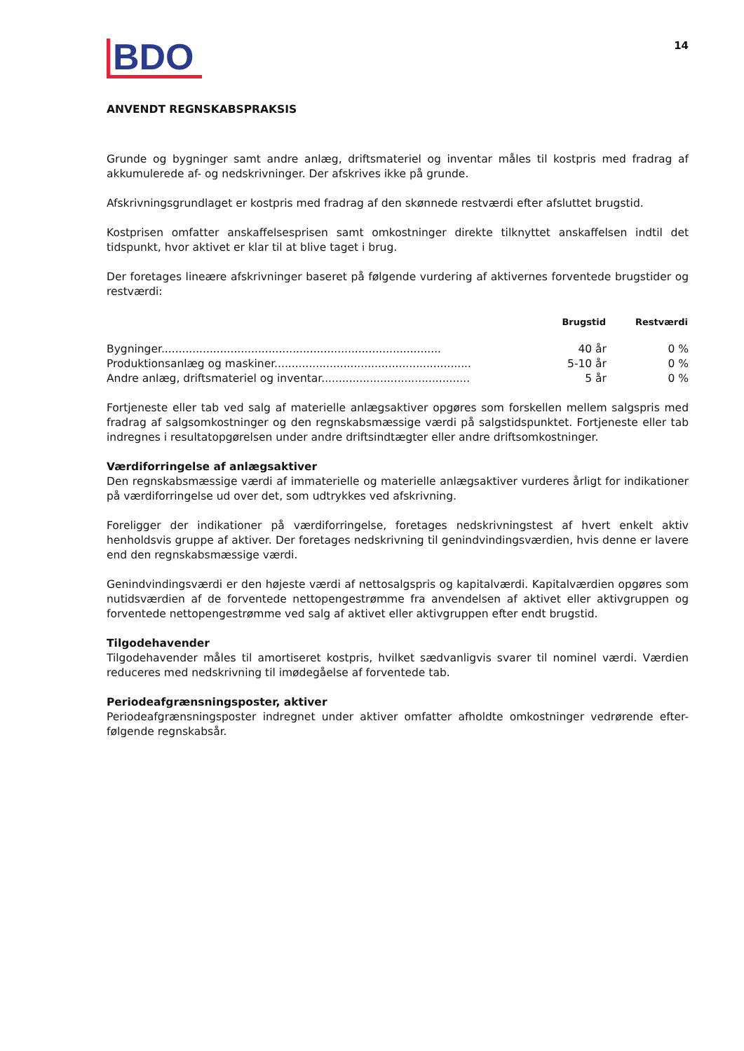BDO
14
ANVENDT REGNSKABSPRAKSIS
Grunde og bygninger samt andre anlæg, driftsmateriel og inventar måles til kostpris med fradrag af akkumulerede af- og nedskrivninger. Der afskrives ikke på grunde.
Afskrivningsgrundlaget er kostpris med fradrag af den skønnede restværdi efter afsluttet brugstid.
Kostprisen omfatter anskaffelsesprisen samt omkostninger direkte tilknyttet anskaffelsen indtil det tidspunkt, hvor aktivet er klar til at blive taget i brug.
Der foretages lineære afskrivninger baseret på følgende vurdering af aktivernes forventede brugstider og restværdi:
| | Brugstid | Restværdi |
| --- | --- | --- |
| Bygninger................................................................................. | 40 år | 0 % |
| Produktionsanlæg og maskiner......................................................... | 5-10 år | 0 % |
| Andre anlæg, driftsmateriel og inventar........................................... | 5 år | 0 % |
Fortjeneste eller tab ved salg af materielle anlægsaktiver opgøres som forskellen mellem salgspris med fradrag af salgsomkostninger og den regnskabsmæssige værdi på salgstidspunktet. Fortjeneste eller tab indregnes i resultatopgørelsen under andre driftsindtægter eller andre driftsomkostninger.
Værdiforringelse af anlægsaktiver
Den regnskabsmæssige værdi af immaterielle og materielle anlægsaktiver vurderes årligt for indikationer på værdiforringelse ud over det, som udtrykkes ved afskrivning.
Foreligger der indikationer på værdiforringelse, foretages nedskrivningstest af hvert enkelt aktiv henholdsvis gruppe af aktiver. Der foretages nedskrivning til genindvindingsværdien, hvis denne er lavere end den regnskabsmæssige værdi.
Genindvindingsværdi er den højeste værdi af nettosalgspris og kapitalværdi. Kapitalværdien opgøres som nutidsværdien af de forventede nettopengestrømme fra anvendelsen af aktivet eller aktivgruppen og forventede nettopengestrømme ved salg af aktivet eller aktivgruppen efter endt brugstid.
Tilgodehavender
Tilgodehavender måles til amortiseret kostpris, hvilket sædvanligvis svarer til nominel værdi. Værdien reduceres med nedskrivning til imødegåelse af forventede tab.
Periodeafgrænsningsposter, aktiver
Periodeafgrænsningsposter indregnet under aktiver omfatter afholdte omkostninger vedrørende efter-følgende regnskabsår.